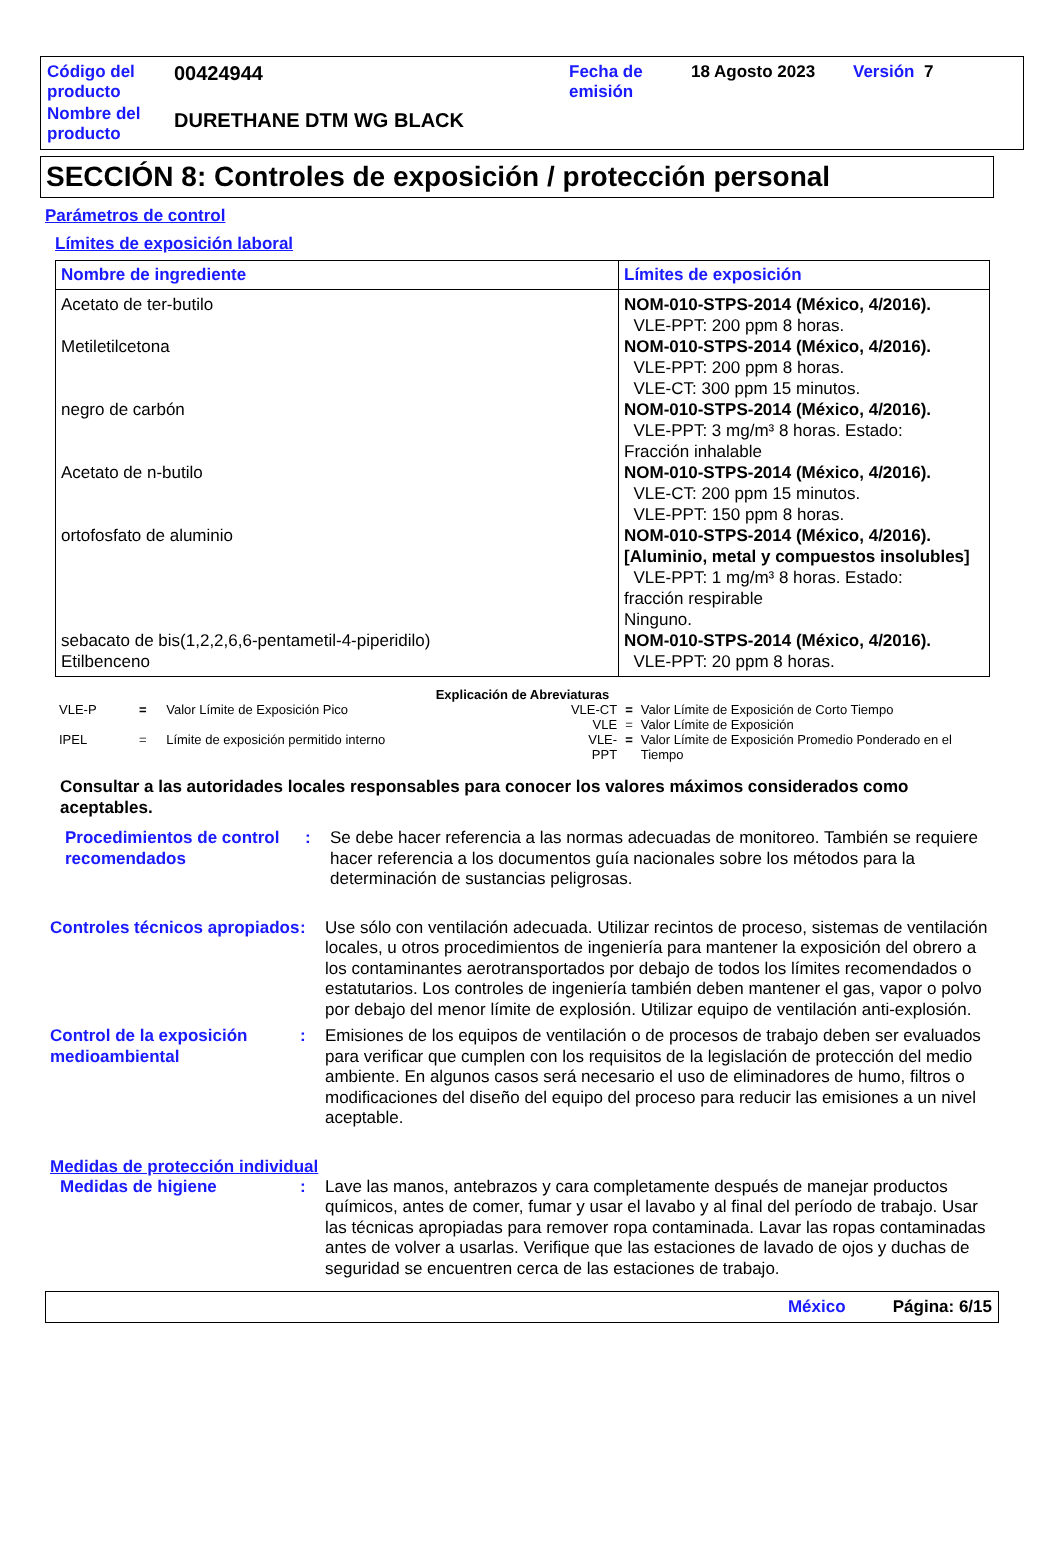| Código del producto | 00424944 | Fecha de emisión | 18 Agosto 2023 | Versión 7 |
| Nombre del producto | DURETHANE DTM WG BLACK | | | |
SECCIÓN 8: Controles de exposición / protección personal
Parámetros de control
Límites de exposición laboral
| Nombre de ingrediente | Límites de exposición |
| --- | --- |
| Acetato de ter-butilo Metiletilcetona negro de carbón Acetato de n-butilo ortofosfato de aluminio sebacato de bis(1,2,2,6,6-pentametil-4-piperidilo) Etilbenceno | NOM-010-STPS-2014 (México, 4/2016). VLE-PPT: 200 ppm 8 horas. NOM-010-STPS-2014 (México, 4/2016). VLE-PPT: 200 ppm 8 horas. VLE-CT: 300 ppm 15 minutos. NOM-010-STPS-2014 (México, 4/2016). VLE-PPT: 3 mg/m³ 8 horas. Estado: Fracción inhalable NOM-010-STPS-2014 (México, 4/2016). VLE-CT: 200 ppm 15 minutos. VLE-PPT: 150 ppm 8 horas. NOM-010-STPS-2014 (México, 4/2016). [Aluminio, metal y compuestos insolubles] VLE-PPT: 1 mg/m³ 8 horas. Estado: fracción respirable Ninguno. NOM-010-STPS-2014 (México, 4/2016). VLE-PPT: 20 ppm 8 horas. |
Explicación de Abreviaturas
| VLE-P | = | Valor Límite de Exposición Pico |
| IPEL | = | Límite de exposición permitido interno |
| VLE-CT | = | Valor Límite de Exposición de Corto Tiempo |
| VLE | = | Valor Límite de Exposición |
| VLE-PPT | = | Valor Límite de Exposición Promedio Ponderado en el Tiempo |
Consultar a las autoridades locales responsables para conocer los valores máximos considerados como aceptables.
Procedimientos de control recomendados
: Se debe hacer referencia a las normas adecuadas de monitoreo. También se requiere hacer referencia a los documentos guía nacionales sobre los métodos para la determinación de sustancias peligrosas.
Controles técnicos apropiados
: Use sólo con ventilación adecuada. Utilizar recintos de proceso, sistemas de ventilación locales, u otros procedimientos de ingeniería para mantener la exposición del obrero a los contaminantes aerotransportados por debajo de todos los límites recomendados o estatutarios. Los controles de ingeniería también deben mantener el gas, vapor o polvo por debajo del menor límite de explosión. Utilizar equipo de ventilación anti-explosión.
Control de la exposición medioambiental
: Emisiones de los equipos de ventilación o de procesos de trabajo deben ser evaluados para verificar que cumplen con los requisitos de la legislación de protección del medio ambiente. En algunos casos será necesario el uso de eliminadores de humo, filtros o modificaciones del diseño del equipo del proceso para reducir las emisiones a un nivel aceptable.
Medidas de protección individual
Medidas de higiene : Lave las manos, antebrazos y cara completamente después de manejar productos químicos, antes de comer, fumar y usar el lavabo y al final del período de trabajo. Usar las técnicas apropiadas para remover ropa contaminada. Lavar las ropas contaminadas antes de volver a usarlas. Verifique que las estaciones de lavado de ojos y duchas de seguridad se encuentren cerca de las estaciones de trabajo.
México Página: 6/15